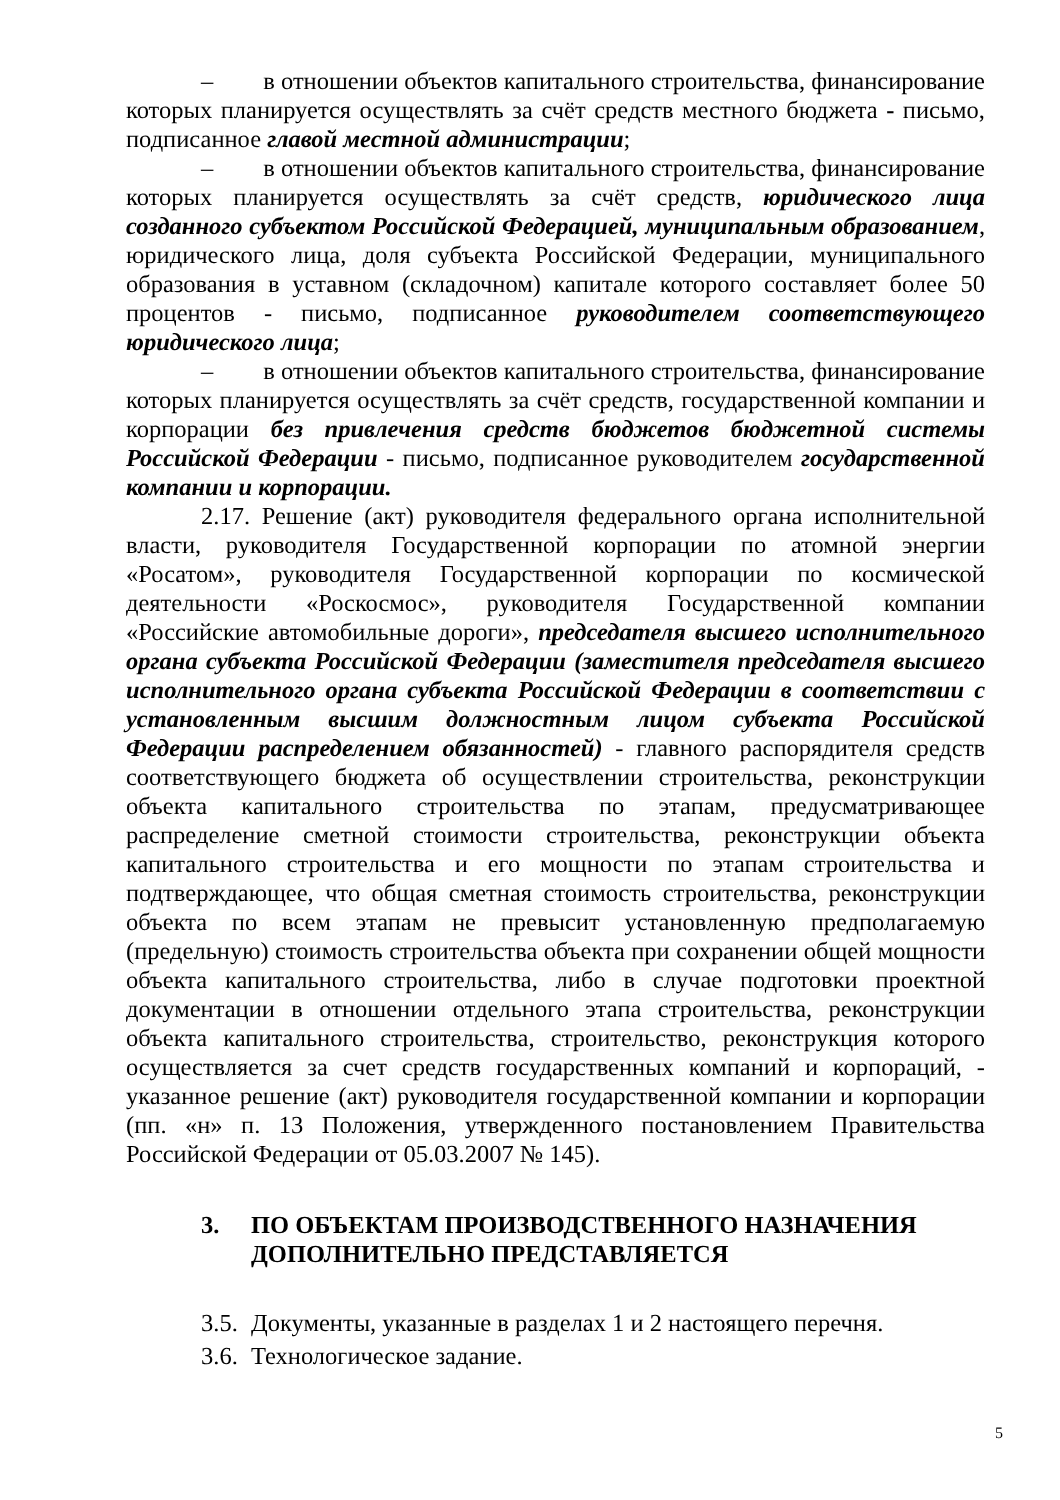– в отношении объектов капитального строительства, финансирование которых планируется осуществлять за счёт средств местного бюджета - письмо, подписанное главой местной администрации;
– в отношении объектов капитального строительства, финансирование которых планируется осуществлять за счёт средств, юридического лица созданного субъектом Российской Федерацией, муниципальным образованием, юридического лица, доля субъекта Российской Федерации, муниципального образования в уставном (складочном) капитале которого составляет более 50 процентов - письмо, подписанное руководителем соответствующего юридического лица;
– в отношении объектов капитального строительства, финансирование которых планируется осуществлять за счёт средств, государственной компании и корпорации без привлечения средств бюджетов бюджетной системы Российской Федерации - письмо, подписанное руководителем государственной компании и корпорации.
2.17. Решение (акт) руководителя федерального органа исполнительной власти, руководителя Государственной корпорации по атомной энергии «Росатом», руководителя Государственной корпорации по космической деятельности «Роскосмос», руководителя Государственной компании «Российские автомобильные дороги», председателя высшего исполнительного органа субъекта Российской Федерации (заместителя председателя высшего исполнительного органа субъекта Российской Федерации в соответствии с установленным высшим должностным лицом субъекта Российской Федерации распределением обязанностей) - главного распорядителя средств соответствующего бюджета об осуществлении строительства, реконструкции объекта капитального строительства по этапам, предусматривающее распределение сметной стоимости строительства, реконструкции объекта капитального строительства и его мощности по этапам строительства и подтверждающее, что общая сметная стоимость строительства, реконструкции объекта по всем этапам не превысит установленную предполагаемую (предельную) стоимость строительства объекта при сохранении общей мощности объекта капитального строительства, либо в случае подготовки проектной документации в отношении отдельного этапа строительства, реконструкции объекта капитального строительства, строительство, реконструкция которого осуществляется за счет средств государственных компаний и корпораций, - указанное решение (акт) руководителя государственной компании и корпорации (пп. «н» п. 13 Положения, утвержденного постановлением Правительства Российской Федерации от 05.03.2007 № 145).
3. ПО ОБЪЕКТАМ ПРОИЗВОДСТВЕННОГО НАЗНАЧЕНИЯ ДОПОЛНИТЕЛЬНО ПРЕДСТАВЛЯЕТСЯ
3.5. Документы, указанные в разделах 1 и 2 настоящего перечня.
3.6. Технологическое задание.
5